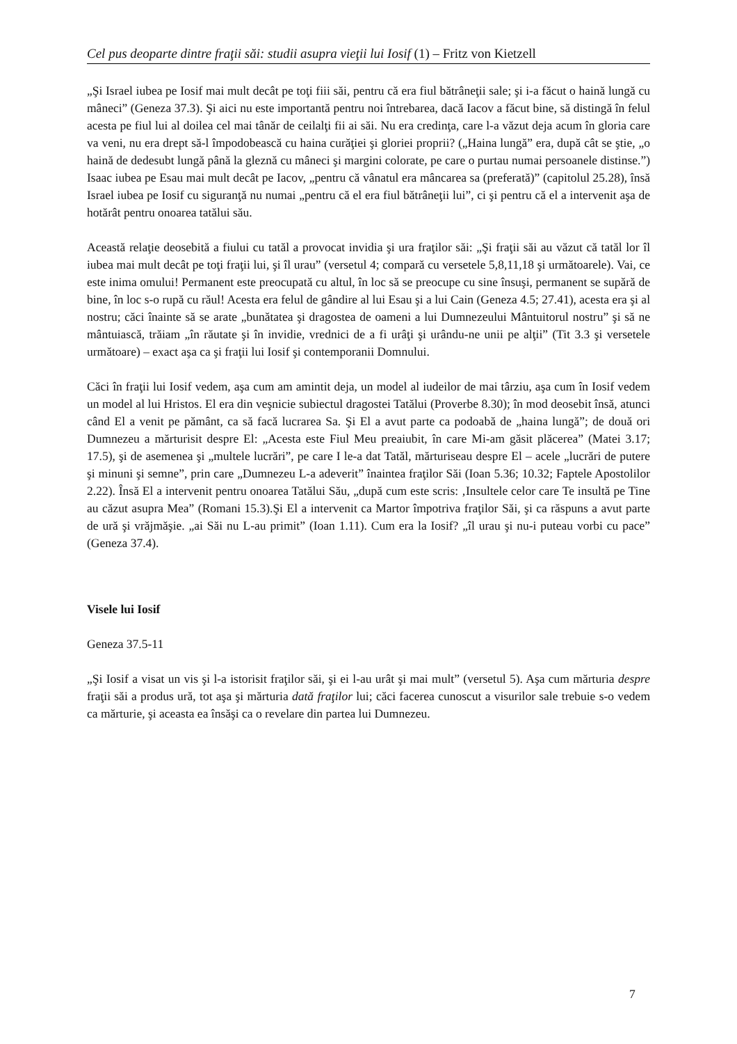Cel pus deoparte dintre fraţii săi: studii asupra vieţii lui Iosif (1) – Fritz von Kietzell
„Şi Israel iubea pe Iosif mai mult decât pe toţi fiii săi, pentru că era fiul bătrâneţii sale; şi i-a făcut o haină lungă cu mâneci” (Geneza 37.3). Şi aici nu este importantă pentru noi întrebarea, dacă Iacov a făcut bine, să distingă în felul acesta pe fiul lui al doilea cel mai tânăr de ceilalţi fii ai săi. Nu era credinţa, care l-a văzut deja acum în gloria care va veni, nu era drept să-l împodobească cu haina curăţiei şi gloriei proprii? („Haina lungă” era, după cât se ştie, „o haină de dedesubt lungă până la gleznă cu mâneci şi margini colorate, pe care o purtau numai persoanele distinse.”) Isaac iubea pe Esau mai mult decât pe Iacov, „pentru că vânatul era mâncarea sa (preferată)” (capitolul 25.28), însă Israel iubea pe Iosif cu siguranţă nu numai „pentru că el era fiul bătrâneţii lui”, ci şi pentru că el a intervenit aşa de hotărât pentru onoarea tatălui său.
Această relaţie deosebită a fiului cu tatăl a provocat invidia şi ura fraţilor săi: „Şi fraţii săi au văzut că tatăl lor îl iubea mai mult decât pe toţi fraţii lui, şi îl urau” (versetul 4; compară cu versetele 5,8,11,18 şi următoarele). Vai, ce este inima omului! Permanent este preocupată cu altul, în loc să se preocupe cu sine însuşi, permanent se supără de bine, în loc s-o rupă cu răul! Acesta era felul de gândire al lui Esau şi a lui Cain (Geneza 4.5; 27.41), acesta era şi al nostru; căci înainte să se arate „bunătatea şi dragostea de oameni a lui Dumnezeului Mântuitorul nostru” şi să ne mântuiască, trăiam „în răutate şi în invidie, vrednici de a fi urâţi şi urându-ne unii pe alţii” (Tit 3.3 şi versetele următoare) – exact aşa ca şi fraţii lui Iosif şi contemporanii Domnului.
Căci în fraţii lui Iosif vedem, aşa cum am amintit deja, un model al iudeilor de mai târziu, aşa cum în Iosif vedem un model al lui Hristos. El era din veşnicie subiectul dragostei Tatălui (Proverbe 8.30); în mod deosebit însă, atunci când El a venit pe pământ, ca să facă lucrarea Sa. Şi El a avut parte ca podoabă de „haina lungă”; de două ori Dumnezeu a mărturisit despre El: „Acesta este Fiul Meu preaiubit, în care Mi-am găsit plăcerea” (Matei 3.17; 17.5), şi de asemenea şi „multele lucrări”, pe care I le-a dat Tatăl, mărturiseau despre El – acele „lucrări de putere şi minuni şi semne”, prin care „Dumnezeu L-a adeverit” înaintea fraţilor Săi (Ioan 5.36; 10.32; Faptele Apostolilor 2.22). Însă El a intervenit pentru onoarea Tatălui Său, „după cum este scris: ‚Insultele celor care Te insultă pe Tine au căzut asupra Mea” (Romani 15.3).Şi El a intervenit ca Martor împotriva fraţilor Săi, şi ca răspuns a avut parte de ură şi vrăjmăşie. „ai Săi nu L-au primit” (Ioan 1.11). Cum era la Iosif? „îl urau şi nu-i puteau vorbi cu pace” (Geneza 37.4).
Visele lui Iosif
Geneza 37.5-11
„Şi Iosif a visat un vis şi l-a istorisit fraţilor săi, şi ei l-au urât şi mai mult” (versetul 5). Aşa cum mărturia despre fraţii săi a produs ură, tot aşa şi mărturia dată fraţilor lui; căci facerea cunoscut a visurilor sale trebuie s-o vedem ca mărturie, şi aceasta ea însăşi ca o revelare din partea lui Dumnezeu.
7